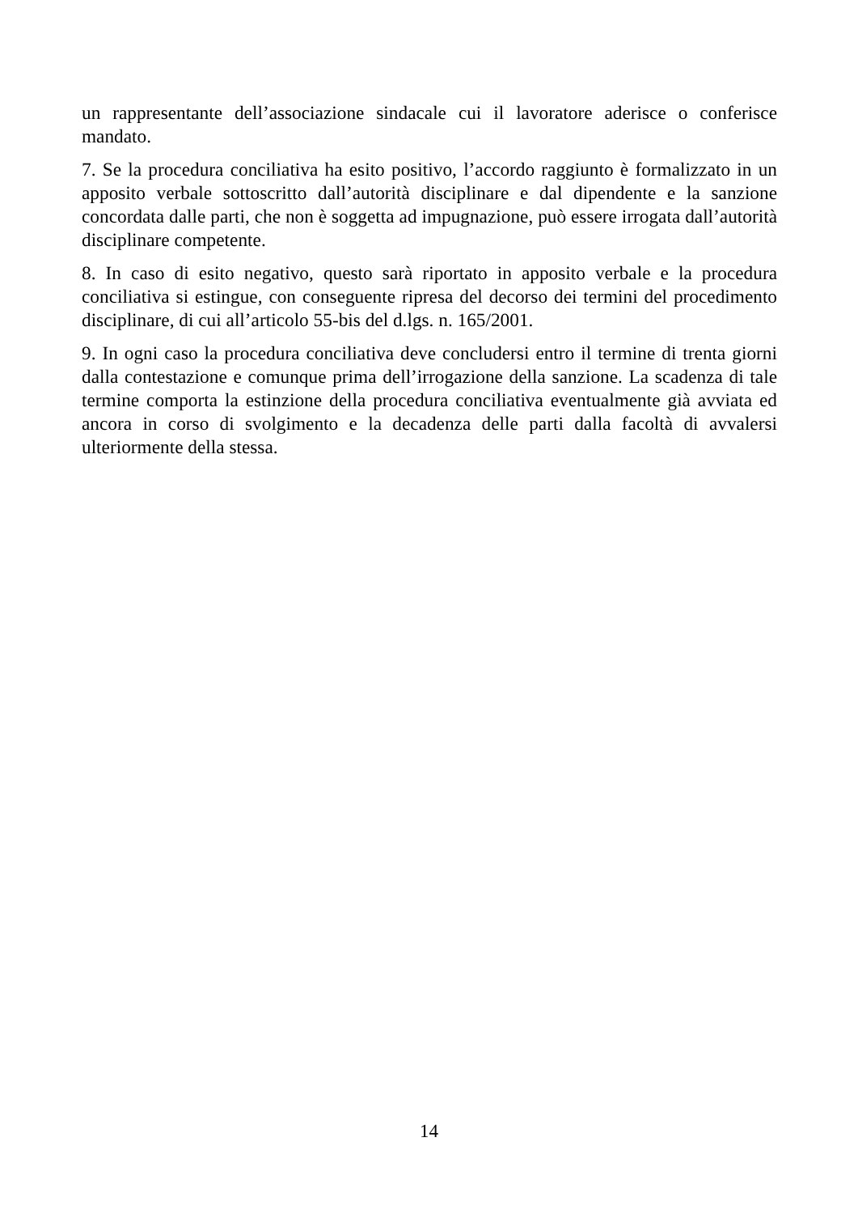un rappresentante dell’associazione sindacale cui il lavoratore aderisce o conferisce mandato.
7. Se la procedura conciliativa ha esito positivo, l’accordo raggiunto è formalizzato in un apposito verbale sottoscritto dall’autorità disciplinare e dal dipendente e la sanzione concordata dalle parti, che non è soggetta ad impugnazione, può essere irrogata dall’autorità disciplinare competente.
8. In caso di esito negativo, questo sarà riportato in apposito verbale e la procedura conciliativa si estingue, con conseguente ripresa del decorso dei termini del procedimento disciplinare, di cui all’articolo 55-bis del d.lgs. n. 165/2001.
9. In ogni caso la procedura conciliativa deve concludersi entro il termine di trenta giorni dalla contestazione e comunque prima dell’irrogazione della sanzione. La scadenza di tale termine comporta la estinzione della procedura conciliativa eventualmente già avviata ed ancora in corso di svolgimento e la decadenza delle parti dalla facoltà di avvalersi ulteriormente della stessa.
14